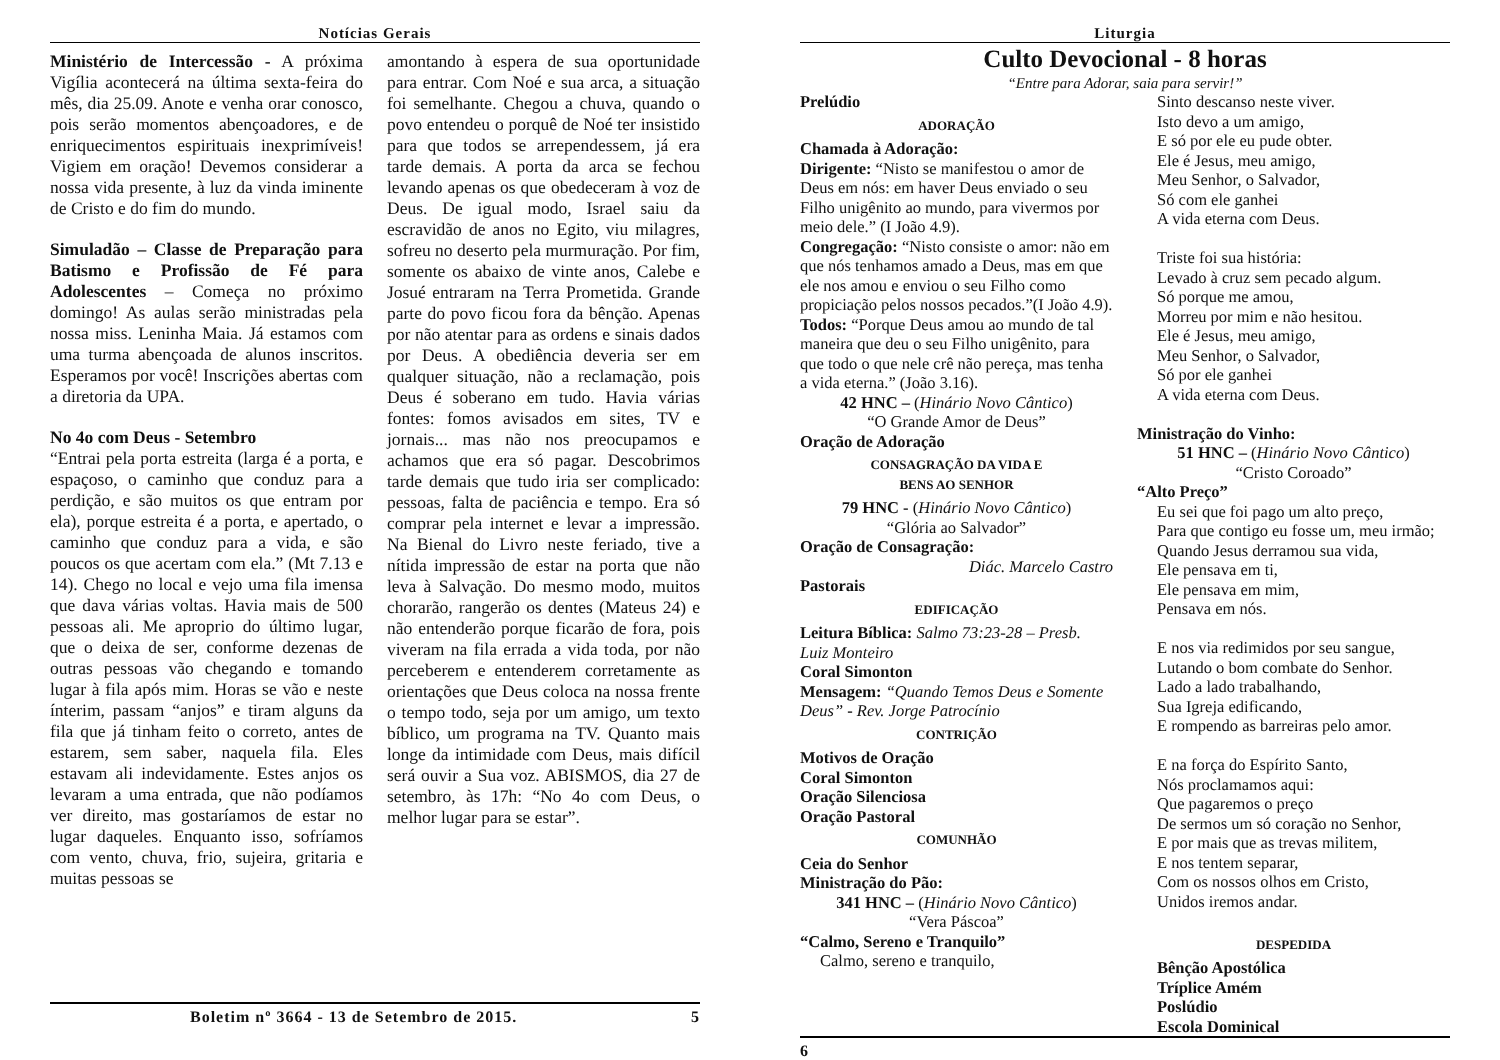Notícias Gerais
Ministério de Intercessão - A próxima Vigília acontecerá na última sexta-feira do mês, dia 25.09. Anote e venha orar conosco, pois serão momentos abençoadores, e de enriquecimentos espirituais inexprimíveis! Vigiem em oração! Devemos considerar a nossa vida presente, à luz da vinda iminente de Cristo e do fim do mundo.
Simuladão – Classe de Preparação para Batismo e Profissão de Fé para Adolescentes – Começa no próximo domingo! As aulas serão ministradas pela nossa miss. Leninha Maia. Já estamos com uma turma abençoada de alunos inscritos. Esperamos por você! Inscrições abertas com a diretoria da UPA.
No 4o com Deus - Setembro
“Entrai pela porta estreita (larga é a porta, e espaçoso, o caminho que conduz para a perdição, e são muitos os que entram por ela), porque estreita é a porta, e apertado, o caminho que conduz para a vida, e são poucos os que acertam com ela.” (Mt 7.13 e 14). Chego no local e vejo uma fila imensa que dava várias voltas. Havia mais de 500 pessoas ali. Me aproprio do último lugar, que o deixa de ser, conforme dezenas de outras pessoas vão chegando e tomando lugar à fila após mim. Horas se vão e neste ínterim, passam “anjos” e tiram alguns da fila que já tinham feito o correto, antes de estarem, sem saber, naquela fila. Eles estavam ali indevidamente. Estes anjos os levaram a uma entrada, que não podíamos ver direito, mas gostaríamos de estar no lugar daqueles. Enquanto isso, sofríamos com vento, chuva, frio, sujeira, gritaria e muitas pessoas se
amontando à espera de sua oportunidade para entrar. Com Noé e sua arca, a situação foi semelhante. Chegou a chuva, quando o povo entendeu o porquê de Noé ter insistido para que todos se arrependessem, já era tarde demais. A porta da arca se fechou levando apenas os que obedeceram à voz de Deus. De igual modo, Israel saiu da escravidão de anos no Egito, viu milagres, sofreu no deserto pela murmuração. Por fim, somente os abaixo de vinte anos, Calebe e Josué entraram na Terra Prometida. Grande parte do povo ficou fora da bênção. Apenas por não atentar para as ordens e sinais dados por Deus. A obediência deveria ser em qualquer situação, não a reclamação, pois Deus é soberano em tudo. Havia várias fontes: fomos avisados em sites, TV e jornais... mas não nos preocupamos e achamos que era só pagar. Descobrimos tarde demais que tudo iria ser complicado: pessoas, falta de paciência e tempo. Era só comprar pela internet e levar a impressão. Na Bienal do Livro neste feriado, tive a nítida impressão de estar na porta que não leva à Salvação. Do mesmo modo, muitos chorarão, rangerão os dentes (Mateus 24) e não entenderão porque ficarão de fora, pois viveram na fila errada a vida toda, por não perceberem e entenderem corretamente as orientações que Deus coloca na nossa frente o tempo todo, seja por um amigo, um texto bíblico, um programa na TV. Quanto mais longe da intimidade com Deus, mais difícil será ouvir a Sua voz. ABISMOS, dia 27 de setembro, às 17h: “No 4o com Deus, o melhor lugar para se estar”.
Boletim nº 3664 - 13 de Setembro de 2015. 5
Liturgia
Culto Devocional - 8 horas
“Entre para Adorar, saia para servir!”
Prelúdio
ADORAÇÃO
Chamada à Adoração:
Dirigente: “Nisto se manifestou o amor de Deus em nós: em haver Deus enviado o seu Filho unigênito ao mundo, para vivermos por meio dele.” (I João 4.9).
Congregação: “Nisto consiste o amor: não em que nós tenhamos amado a Deus, mas em que ele nos amou e enviou o seu Filho como propiciação pelos nossos pecados.”(I João 4.9).
Todos: “Porque Deus amou ao mundo de tal maneira que deu o seu Filho unigênito, para que todo o que nele crê não pereça, mas tenha a vida eterna.” (João 3.16).
42 HNC – (Hinário Novo Cântico)
“O Grande Amor de Deus”
Oração de Adoração
CONSAGRAÇÃO DA VIDA E
BENS AO SENHOR
79 HNC - (Hinário Novo Cântico)
“Glória ao Salvador”
Oração de Consagração:
Diác. Marcelo Castro
Pastorais
EDIFICAÇÃO
Leitura Bíblica: Salmo 73:23-28 – Presb. Luiz Monteiro
Coral Simonton
Mensagem: “Quando Temos Deus e Somente Deus” - Rev. Jorge Patrocínio
CONTRIÇÃO
Motivos de Oração
Coral Simonton
Oração Silenciosa
Oração Pastoral
COMUNHÃO
Ceia do Senhor
Ministração do Pão:
341 HNC – (Hinário Novo Cântico)
“Vera Páscoa”
“Calmo, Sereno e Tranquilo”
Calmo, sereno e tranquilo,
Sinto descanso neste viver.
Isto devo a um amigo,
E só por ele eu pude obter.
Ele é Jesus, meu amigo,
Meu Senhor, o Salvador,
Só com ele ganhei
A vida eterna com Deus.
Triste foi sua história:
Levado à cruz sem pecado algum.
Só porque me amou,
Morreu por mim e não hesitou.
Ele é Jesus, meu amigo,
Meu Senhor, o Salvador,
Só por ele ganhei
A vida eterna com Deus.
Ministração do Vinho:
51 HNC – (Hinário Novo Cântico)
“Cristo Coroado”
“Alto Preço”
Eu sei que foi pago um alto preço,
Para que contigo eu fosse um, meu irmão;
Quando Jesus derramou sua vida,
Ele pensava em ti,
Ele pensava em mim,
Pensava em nós.
E nos via redimidos por seu sangue,
Lutando o bom combate do Senhor.
Lado a lado trabalhando,
Sua Igreja edificando,
E rompendo as barreiras pelo amor.
E na força do Espírito Santo,
Nós proclamamos aqui:
Que pagaremos o preço
De sermos um só coração no Senhor,
E por mais que as trevas militem,
E nos tentem separar,
Com os nossos olhos em Cristo,
Unidos iremos andar.
DESPEDIDA
Bênção Apostólica
Tríplice Amém
Poslúdio
Escola Dominical
6